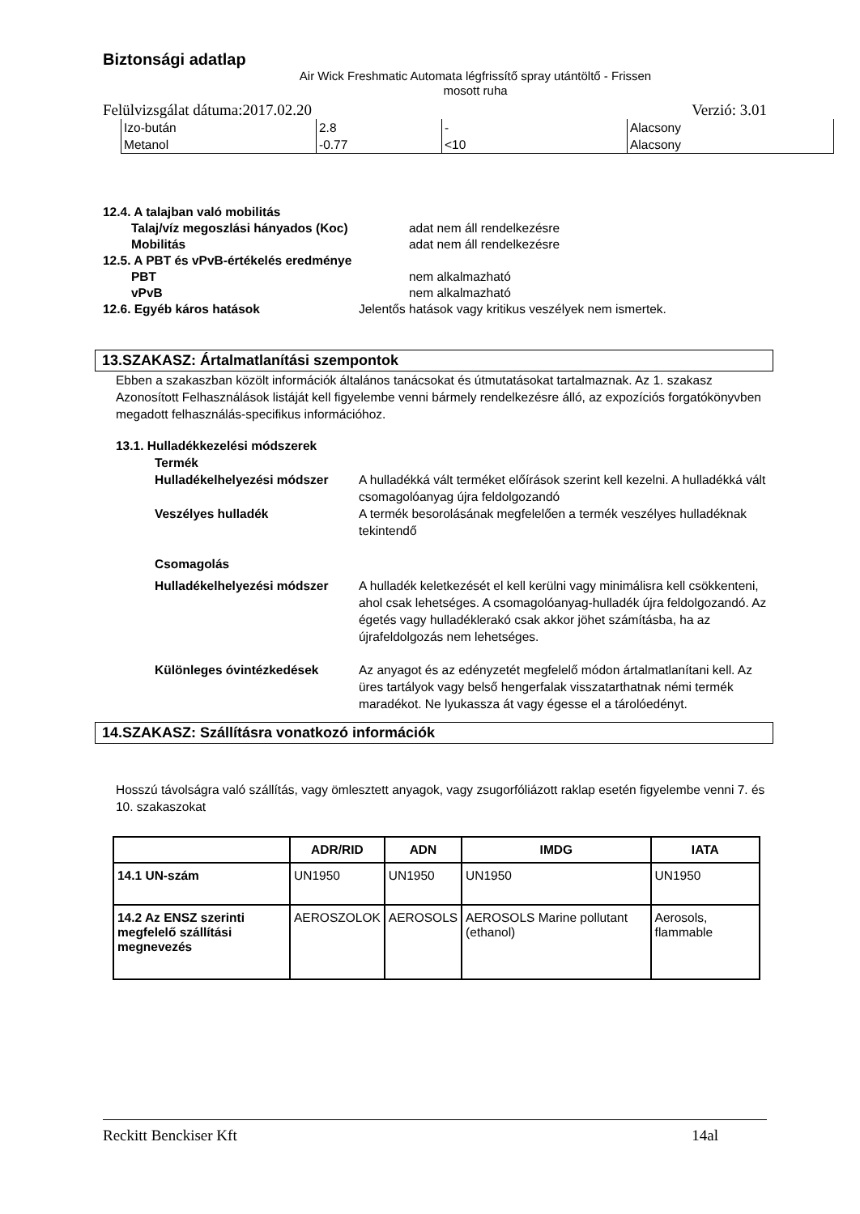Biztonsági adatlap
Air Wick Freshmatic Automata légfrissítő spray utántöltő - Frissen mosott ruha
Felülvizsgálat dátuma:2017.02.20 Verzió: 3.01
| Izo-bután | 2.8 | - | Alacsony |
| Metanol | -0.77 | <10 | Alacsony |
12.4. A talajban való mobilitás
Talaj/víz megoszlási hányados (Koc) adat nem áll rendelkezésre
Mobilitás adat nem áll rendelkezésre
12.5. A PBT és vPvB-értékelés eredménye
PBT nem alkalmazható
vPvB nem alkalmazható
12.6. Egyéb káros hatások Jelentős hatások vagy kritikus veszélyek nem ismertek.
13.SZAKASZ: Ártalmatlanítási szempontok
Ebben a szakaszban közölt információk általános tanácsokat és útmutatásokat tartalmaznak. Az 1. szakasz Azonosított Felhasználások listáját kell figyelembe venni bármely rendelkezésre álló, az expozíciós forgatókönyvben megadott felhasználás-specifikus információhoz.
13.1. Hulladékkezelési módszerek
Termék
Hulladékelhelyezési módszer A hulladékká vált terméket előírások szerint kell kezelni. A hulladékká vált csomagolóanyag újra feldolgozandó
Veszélyes hulladék A termék besorolásának megfelelően a termék veszélyes hulladéknak tekintendő
Csomagolás
Hulladékelhelyezési módszer A hulladék keletkezését el kell kerülni vagy minimálisra kell csökkenteni, ahol csak lehetséges. A csomagolóanyag-hulladék újra feldolgozandó. Az égetés vagy hulladéklerakó csak akkor jöhet számításba, ha az újrafeldolgozás nem lehetséges.
Különleges óvintézkedések Az anyagot és az edényzetét megfelelő módon ártalmatlanítani kell. Az üres tartályok vagy belső hengerfalak visszatarthatnak némi termék maradékot. Ne lyukassza át vagy égesse el a tárolóedényt.
14.SZAKASZ: Szállításra vonatkozó információk
Hosszú távolságra való szállítás, vagy ömlesztett anyagok, vagy zsugorfóliázott raklap esetén figyelembe venni 7. és 10. szakaszokat
| | ADR/RID | ADN | IMDG | IATA |
| --- | --- | --- | --- | --- |
| 14.1 UN-szám | UN1950 | UN1950 | UN1950 | UN1950 |
| 14.2 Az ENSZ szerinti megfelelő szállítási megnevezés | AEROSZOLOK | AEROSOLS | AEROSOLS Marine pollutant (ethanol) | Aerosols, flammable |
Reckitt Benckiser Kft 14al